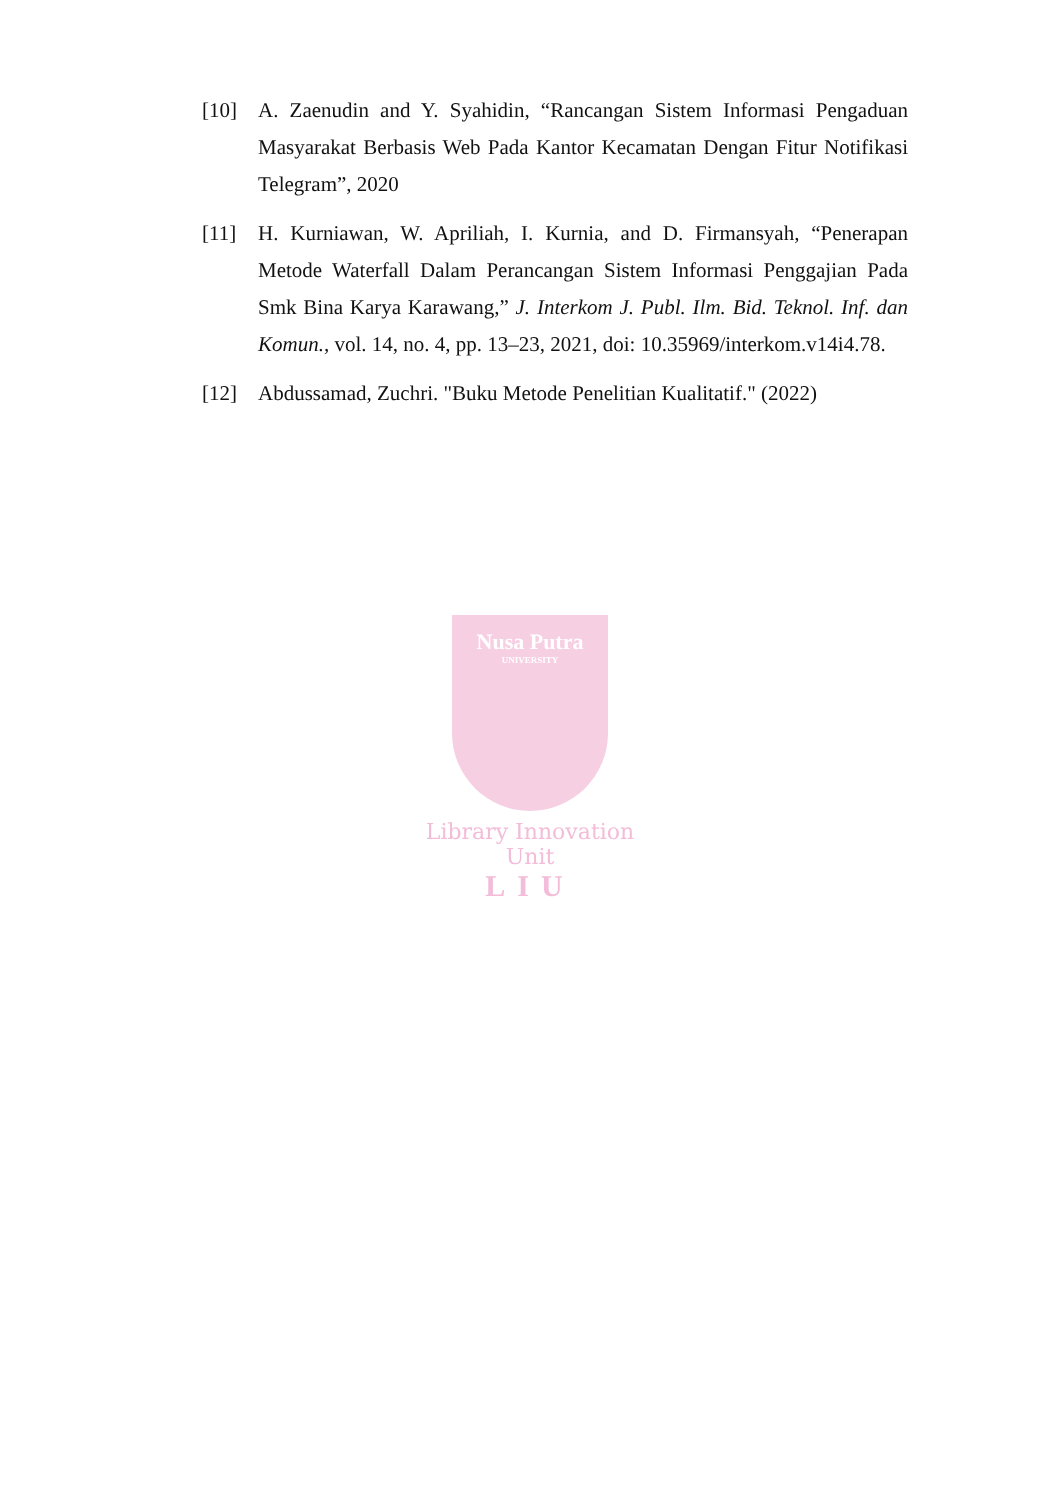[10] A. Zaenudin and Y. Syahidin, “Rancangan Sistem Informasi Pengaduan Masyarakat Berbasis Web Pada Kantor Kecamatan Dengan Fitur Notifikasi Telegram”, 2020
[11] H. Kurniawan, W. Apriliah, I. Kurnia, and D. Firmansyah, “Penerapan Metode Waterfall Dalam Perancangan Sistem Informasi Penggajian Pada Smk Bina Karya Karawang,” J. Interkom J. Publ. Ilm. Bid. Teknol. Inf. dan Komun., vol. 14, no. 4, pp. 13–23, 2021, doi: 10.35969/interkom.v14i4.78.
[12] Abdussamad, Zuchri. "Buku Metode Penelitian Kualitatif." (2022)
Nusa Putra
UNIVERSITY
Library Innovation Unit
LIU